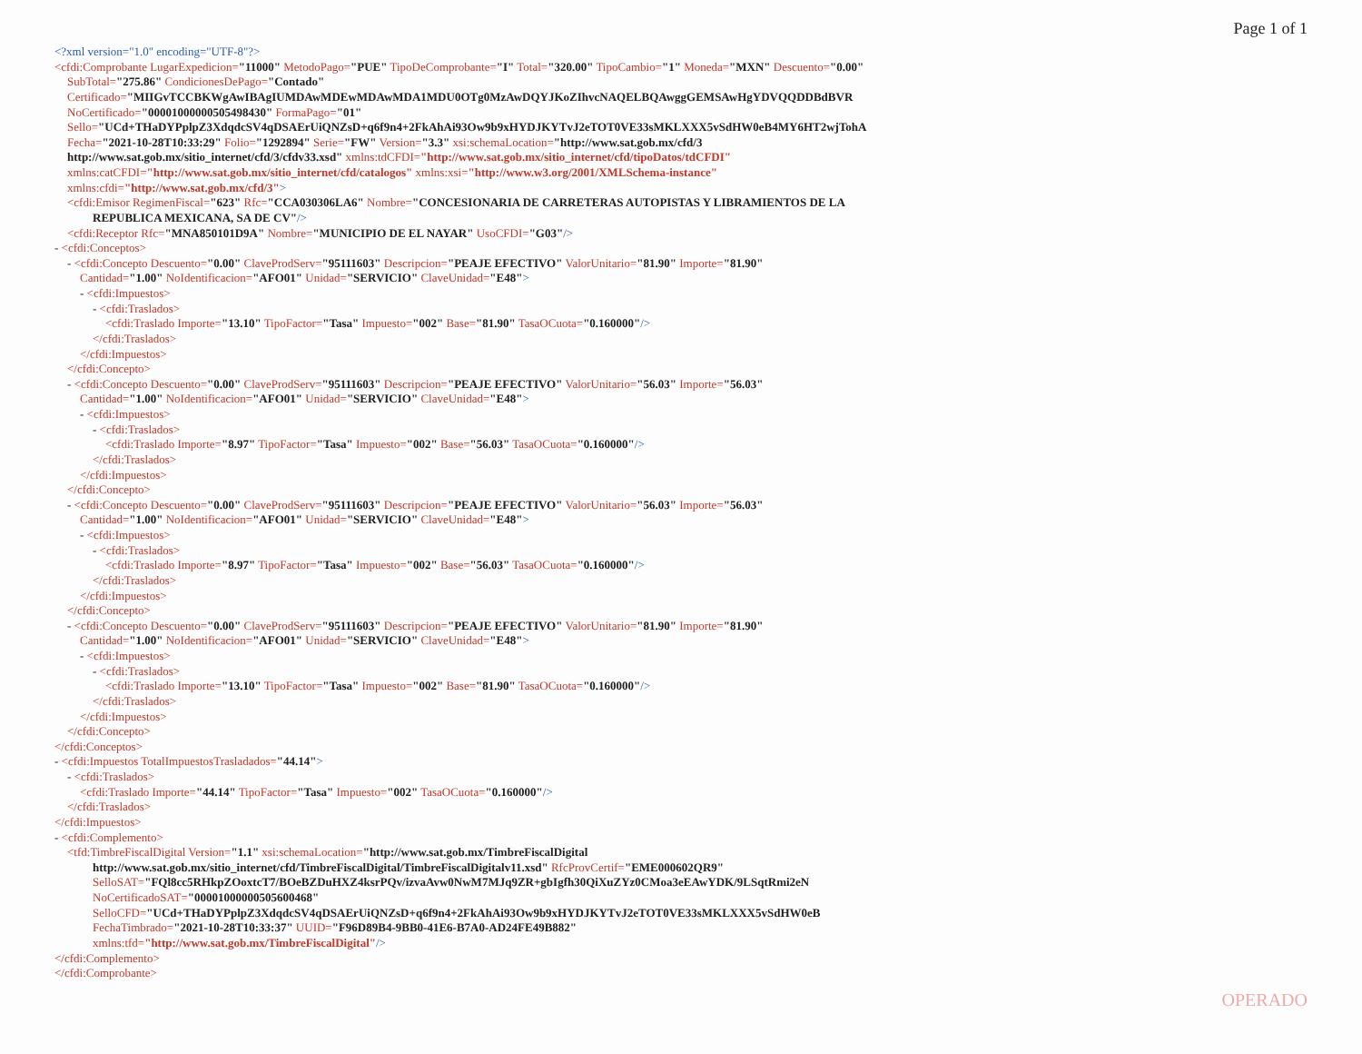Page 1 of 1
<?xml version="1.0" encoding="UTF-8"?>
<cfdi:Comprobante LugarExpedicion="11000" MetodoPago="PUE" TipoDeComprobante="I" Total="320.00" TipoCambio="1" Moneda="MXN" Descuento="0.00"
SubTotal="275.86" CondicionesDePago="Contado"
Certificado="MIIGvTCCBKWgAwIBAgIUMDAwMDEwMDAwMDA1MDU0OTg0MzAwDQYJKoZIhvcNAQELBQAwggGEMSAwHgYDVQQDDBdBVR
NoCertificado="00001000000505498430" FormaPago="01"
Sello="UCd+THaDYPplpZ3XdqdcSV4qDSAErUiQNZsD+q6f9n4+2FkAhAi93Ow9b9xHYDJKYTvJ2eTOT0VE33sMKLXXX5vSdHW0eB4MY6HT2wjTohA
Fecha="2021-10-28T10:33:29" Folio="1292894" Serie="FW" Version="3.3" xsi:schemaLocation="http://www.sat.gob.mx/cfd/3
http://www.sat.gob.mx/sitio_internet/cfd/3/cfdv33.xsd" xmlns:tdCFDI="http://www.sat.gob.mx/sitio_internet/cfd/tipoDatos/tdCFDI"
xmlns:catCFDI="http://www.sat.gob.mx/sitio_internet/cfd/catalogos" xmlns:xsi="http://www.w3.org/2001/XMLSchema-instance"
xmlns:cfdi="http://www.sat.gob.mx/cfd/3">
<cfdi:Emisor RegimenFiscal="623" Rfc="CCA030306LA6" Nombre="CONCESIONARIA DE CARRETERAS AUTOPISTAS Y LIBRAMIENTOS DE LA
REPUBLICA MEXICANA, SA DE CV"/>
<cfdi:Receptor Rfc="MNA850101D9A" Nombre="MUNICIPIO DE EL NAYAR" UsoCFDI="G03"/>
- <cfdi:Conceptos>
- <cfdi:Concepto Descuento="0.00" ClaveProdServ="95111603" Descripcion="PEAJE EFECTIVO" ValorUnitario="81.90" Importe="81.90"
Cantidad="1.00" NoIdentificacion="AFO01" Unidad="SERVICIO" ClaveUnidad="E48">
- <cfdi:Impuestos>
- <cfdi:Traslados>
<cfdi:Traslado Importe="13.10" TipoFactor="Tasa" Impuesto="002" Base="81.90" TasaOCuota="0.160000"/>
</cfdi:Traslados>
</cfdi:Impuestos>
</cfdi:Concepto>
- <cfdi:Concepto Descuento="0.00" ClaveProdServ="95111603" Descripcion="PEAJE EFECTIVO" ValorUnitario="56.03" Importe="56.03"
Cantidad="1.00" NoIdentificacion="AFO01" Unidad="SERVICIO" ClaveUnidad="E48">
- <cfdi:Impuestos>
- <cfdi:Traslados>
<cfdi:Traslado Importe="8.97" TipoFactor="Tasa" Impuesto="002" Base="56.03" TasaOCuota="0.160000"/>
</cfdi:Traslados>
</cfdi:Impuestos>
</cfdi:Concepto>
- <cfdi:Concepto Descuento="0.00" ClaveProdServ="95111603" Descripcion="PEAJE EFECTIVO" ValorUnitario="56.03" Importe="56.03"
Cantidad="1.00" NoIdentificacion="AFO01" Unidad="SERVICIO" ClaveUnidad="E48">
- <cfdi:Impuestos>
- <cfdi:Traslados>
<cfdi:Traslado Importe="8.97" TipoFactor="Tasa" Impuesto="002" Base="56.03" TasaOCuota="0.160000"/>
</cfdi:Traslados>
</cfdi:Impuestos>
</cfdi:Concepto>
- <cfdi:Concepto Descuento="0.00" ClaveProdServ="95111603" Descripcion="PEAJE EFECTIVO" ValorUnitario="81.90" Importe="81.90"
Cantidad="1.00" NoIdentificacion="AFO01" Unidad="SERVICIO" ClaveUnidad="E48">
- <cfdi:Impuestos>
- <cfdi:Traslados>
<cfdi:Traslado Importe="13.10" TipoFactor="Tasa" Impuesto="002" Base="81.90" TasaOCuota="0.160000"/>
</cfdi:Traslados>
</cfdi:Impuestos>
</cfdi:Concepto>
</cfdi:Conceptos>
- <cfdi:Impuestos TotalImpuestosTrasladados="44.14">
- <cfdi:Traslados>
<cfdi:Traslado Importe="44.14" TipoFactor="Tasa" Impuesto="002" TasaOCuota="0.160000"/>
</cfdi:Traslados>
</cfdi:Impuestos>
- <cfdi:Complemento>
<tfd:TimbreFiscalDigital Version="1.1" xsi:schemaLocation="http://www.sat.gob.mx/TimbreFiscalDigital
http://www.sat.gob.mx/sitio_internet/cfd/TimbreFiscalDigital/TimbreFiscalDigitalv11.xsd" RfcProvCertif="EME000602QR9"
SelloSAT="FQl8cc5RHkpZOoxtcT7/BOeBZDuHXZ4ksrPQv/izvaAvw0NwM7MJq9ZR+gbIgfh30QiXuZYz0CMoa3eEAwYDK/9LSqtRmi2eN
NoCertificadoSAT="00001000000505600468"
SelloCFD="UCd+THaDYPplpZ3XdqdcSV4qDSAErUiQNZsD+q6f9n4+2FkAhAi93Ow9b9xHYDJKYTvJ2eTOT0VE33sMKLXXX5vSdHW0eB
FechaTimbrado="2021-10-28T10:33:37" UUID="F96D89B4-9BB0-41E6-B7A0-AD24FE49B882"
xmlns:tfd="http://www.sat.gob.mx/TimbreFiscalDigital"/>
</cfdi:Complemento>
</cfdi:Comprobante>
OPERADO